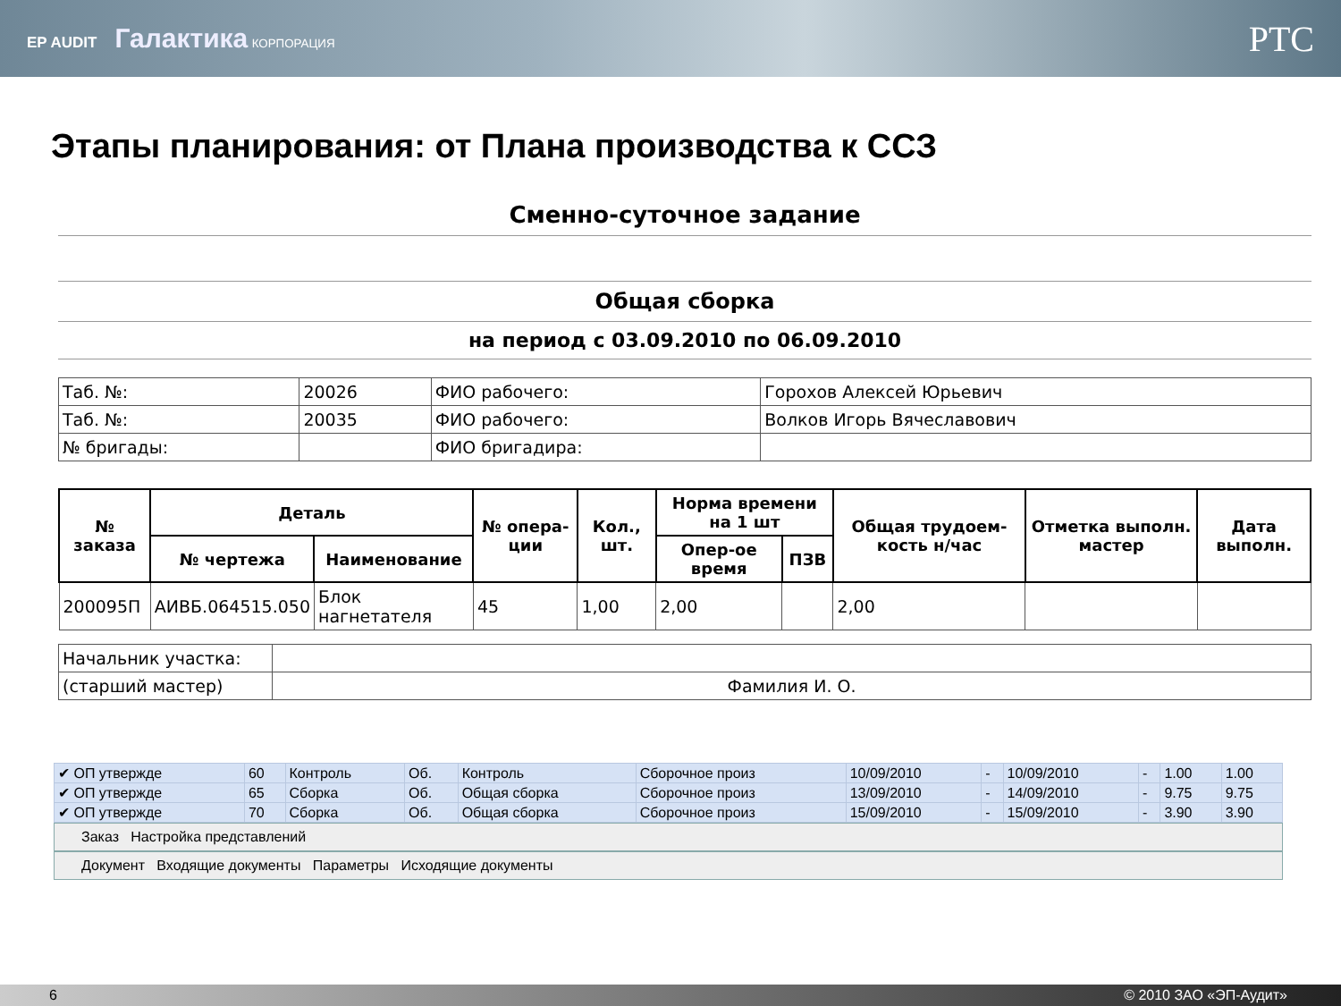EP AUDIT Галактика КОРПОРАЦИЯ
PTC
Этапы планирования: от Плана производства к ССЗ
Сменно-суточное задание
Общая сборка
на период с 03.09.2010 по 06.09.2010
| Таб. №: | 20026 | ФИО рабочего: | Горохов Алексей Юрьевич |
| Таб. №: | 20035 | ФИО рабочего: | Волков Игорь Вячеславович |
| № бригады: | | ФИО бригадира: | |
| № заказа | Деталь | | № опера-ции | Кол., шт. | Норма времени на 1 шт | | Общая трудоем-кость н/час | Отметка выполн. мастер | Дата выполн. |
| --- | --- | --- | --- | --- | --- | --- | --- | --- | --- |
| | № чертежа | Наименование | | | Опер-ое время | ПЗВ | | | |
| 200095П | АИВБ.064515.050 | Блок нагнетателя | 45 | 1,00 | 2,00 | | 2,00 | | |
| Начальник участка: | |
| (старший мастер) | Фамилия И. О. |
| ✔ ОП утвержде | 60 | Контроль | Об. | Контроль | Сборочное произ | 10/09/2010 | - | 10/09/2010 | - | 1.00 | 1.00 |
| ✔ ОП утвержде | 65 | Сборка | Об. | Общая сборка | Сборочное произ | 13/09/2010 | - | 14/09/2010 | - | 9.75 | 9.75 |
| ✔ ОП утвержде | 70 | Сборка | Об. | Общая сборка | Сборочное произ | 15/09/2010 | - | 15/09/2010 | - | 3.90 | 3.90 |
Заказ Настройка представлений
Документ Входящие документы Параметры Исходящие документы
6 © 2010 ЗАО «ЭП-Аудит»